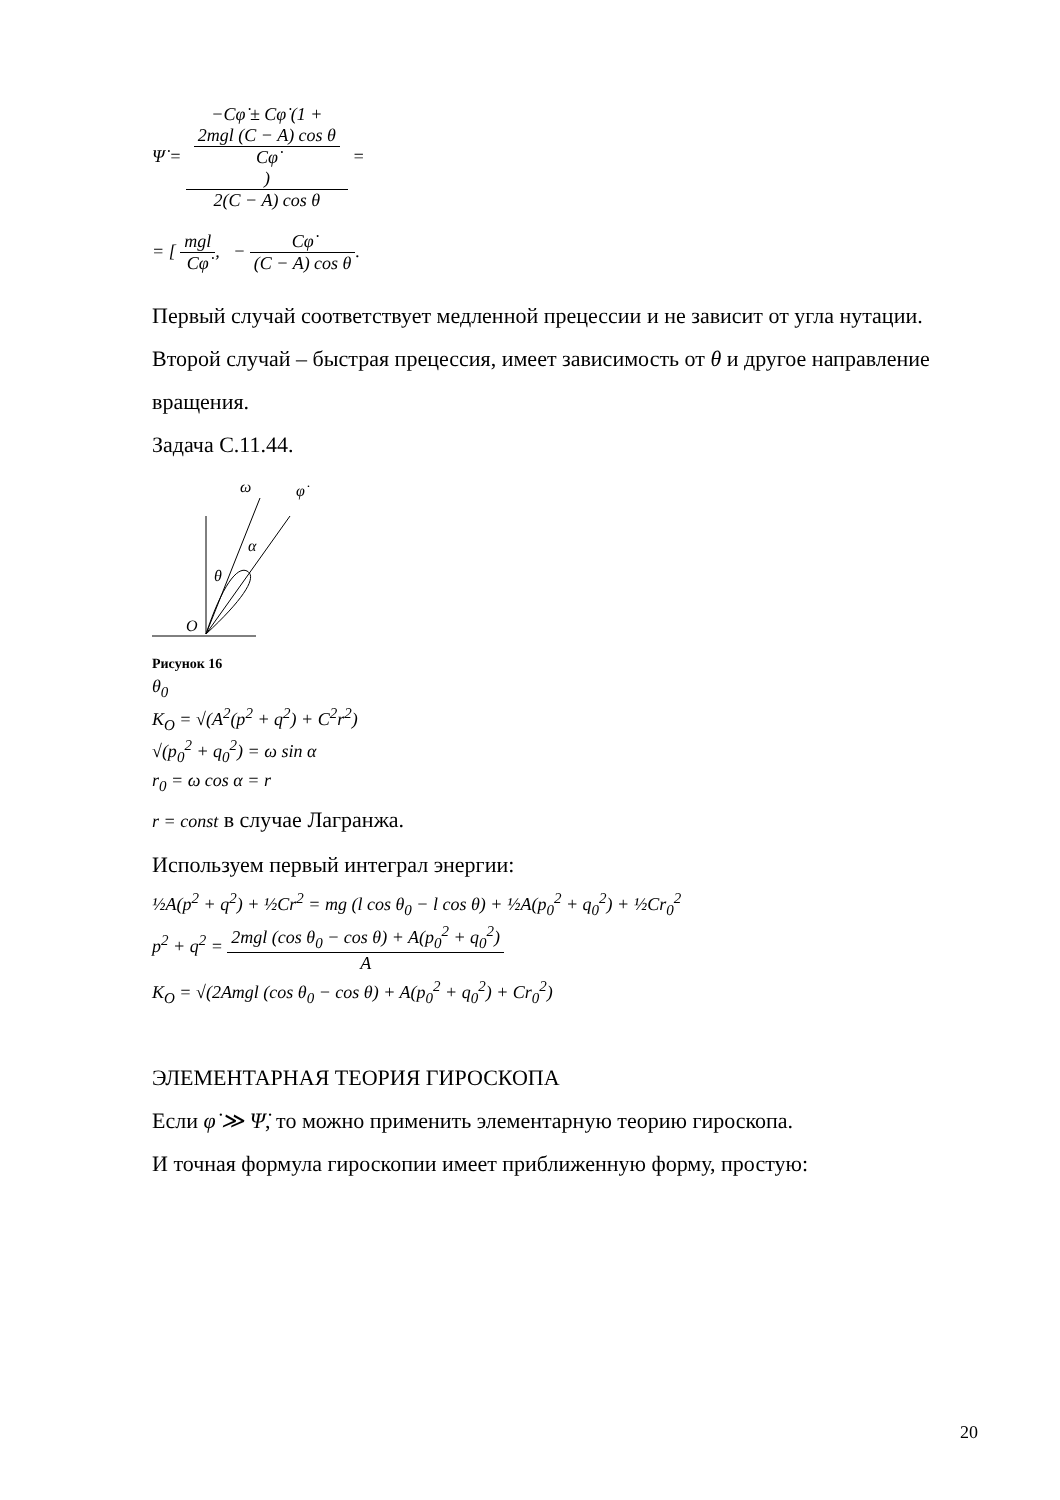Ψ̇ = −Cφ̇ ± Cφ̇ (1 +
2mgl (C − A) cos θ
Cφ̇) 2(C − A) cos θ =
= [ mgl Cφ̇, − Cφ̇ (C − A) cos θ.
Первый случай соответствует медленной прецессии и не зависит от угла нутации. Второй случай – быстрая прецессия, имеет зависимость от θ и другое направление вращения.
Задача С.11.44.
ω
φ̇
α
θ
O
Рисунок 16
θ<sub>0</sub>
K<sub>O</sub> = √(A<sup>2</sup>(p<sup>2</sup> + q<sup>2</sup>) + C<sup>2</sup>r<sup>2</sup>)
√(p<sub>0</sub><sup>2</sup> + q<sub>0</sub><sup>2</sup>) = ω sin α
r<sub>0</sub> = ω cos α = r
r = const в случае Лагранжа.
Используем первый интеграл энергии:
½A(p<sup>2</sup> + q<sup>2</sup>) + ½Cr<sup>2</sup> = mg (l cos θ<sub>0</sub> − l cos θ) + ½A(p<sub>0</sub><sup>2</sup> + q<sub>0</sub><sup>2</sup>) + ½Cr<sub>0</sub><sup>2</sup>
p<sup>2</sup> + q<sup>2</sup> = 2mgl (cos θ<sub>0</sub> − cos θ) + A(p<sub>0</sub><sup>2</sup> + q<sub>0</sub><sup>2</sup>) A
K<sub>O</sub> = √(2Amgl (cos θ<sub>0</sub> − cos θ) + A(p<sub>0</sub><sup>2</sup> + q<sub>0</sub><sup>2</sup>) + Cr<sub>0</sub><sup>2</sup>)
ЭЛЕМЕНТАРНАЯ ТЕОРИЯ ГИРОСКОПА
Если φ̇ ≫ Ψ̇, то можно применить элементарную теорию гироскопа.
И точная формула гироскопии имеет приближенную форму, простую:
20